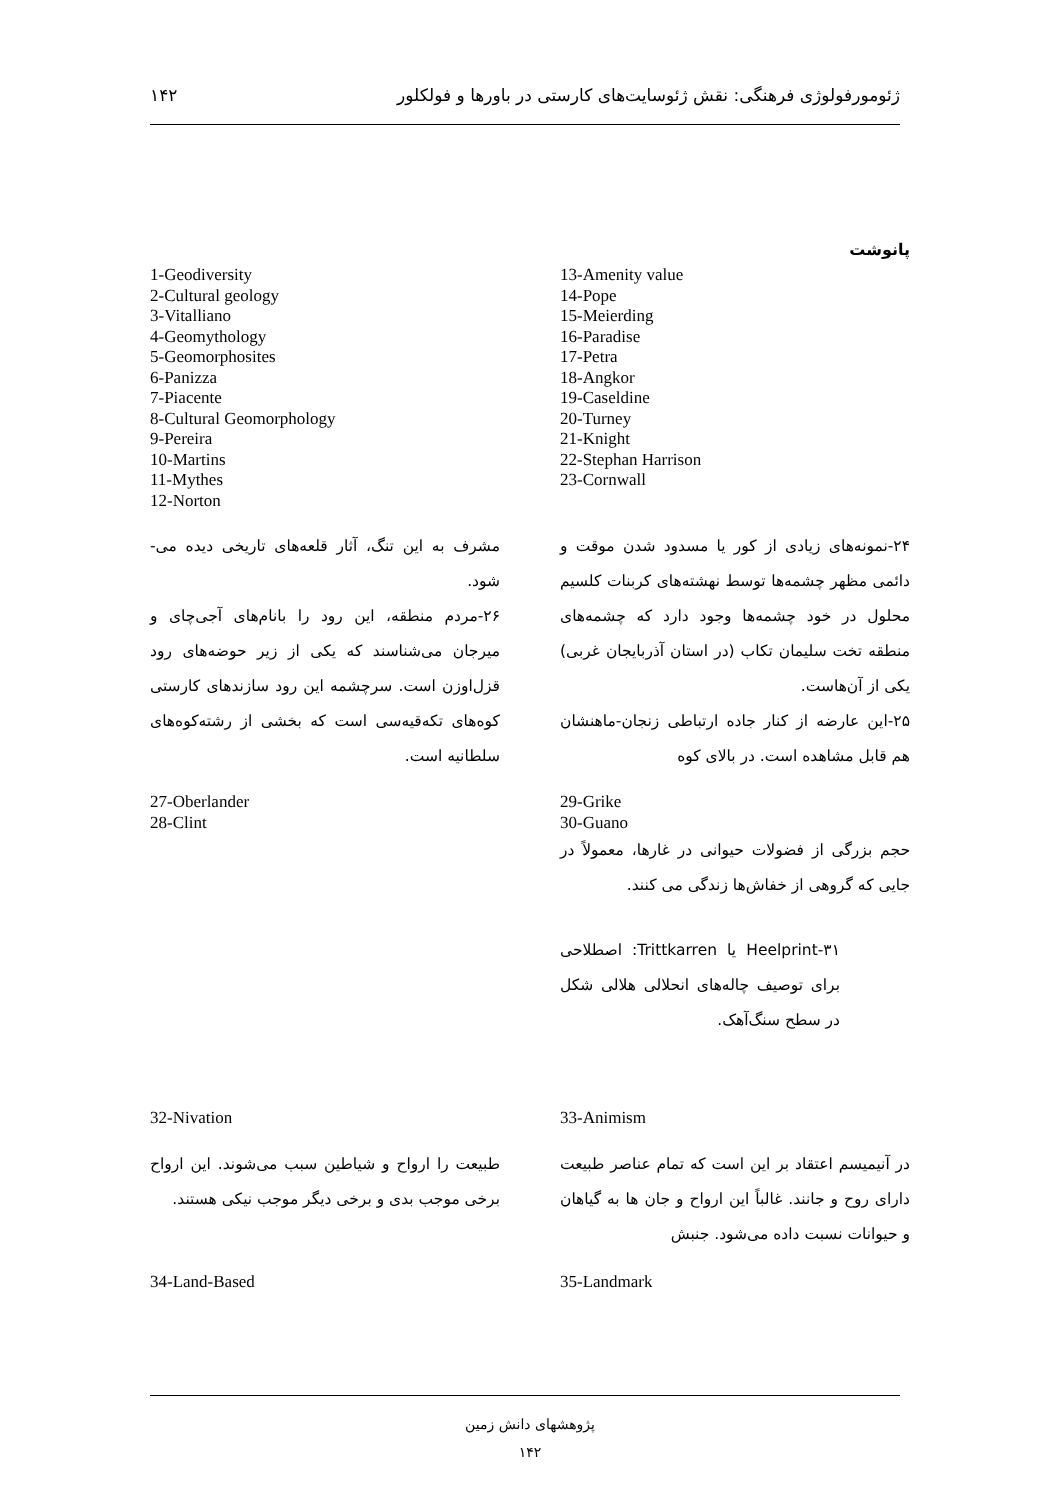ژئومورفولوژی فرهنگی: نقش ژئوسایت‌های کارستی در باورها و فولکلور ۱۴۲
پانوشت
13-Amenity value
14-Pope
15-Meierding
16-Paradise
17-Petra
18-Angkor
19-Caseldine
20-Turney
21-Knight
22-Stephan Harrison
23-Cornwall
1-Geodiversity
2-Cultural geology
3-Vitalliano
4-Geomythology
5-Geomorphosites
6-Panizza
7-Piacente
8-Cultural Geomorphology
9-Pereira
10-Martins
11-Mythes
12-Norton
۲۴-نمونه‌های زیادی از کور یا مسدود شدن موقت و دائمی مظهر چشمه‌ها توسط نهشته‌های کربنات کلسیم محلول در خود چشمه‌ها وجود دارد که چشمه‌های منطقه تخت سلیمان تکاب (در استان آذربایجان غربی) یکی از آن‌هاست.
۲۵-این عارضه از کنار جاده ارتباطی زنجان-ماهنشان هم قابل مشاهده است. در بالای کوه
مشرف به این تنگ، آثار قلعه‌های تاریخی دیده می-شود.
۲۶-مردم منطقه، این رود را بانام‌های آجی‌چای و میرجان می‌شناسند که یکی از زیر حوضه‌های رود قزل‌اوزن است. سرچشمه این رود سازندهای کارستی کوه‌های تکه‌قیه‌سی است که بخشی از رشته‌کوه‌های سلطانیه است.
29-Grike
30-Guano
حجم بزرگی از فضولات حیوانی در غارها، معمولاً در جایی که گروهی از خفاش‌ها زندگی می کنند.
۳۱-Heelprint یا Trittkarren: اصطلاحی برای توصیف چاله‌های انحلالی هلالی شکل در سطح سنگ‌آهک.
27-Oberlander
28-Clint
33-Animism
در آنیمیسم اعتقاد بر این است که تمام عناصر طبیعت دارای روح و جانند. غالباً این ارواح و جان ها به گیاهان و حیوانات نسبت داده می‌شود. جنبش
32-Nivation
طبیعت را ارواح و شیاطین سبب می‌شوند. این ارواح برخی موجب بدی و برخی دیگر موجب نیکی هستند.
35-Landmark 34-Land-Based
پژوهشهای دانش زمین
۱۴۲